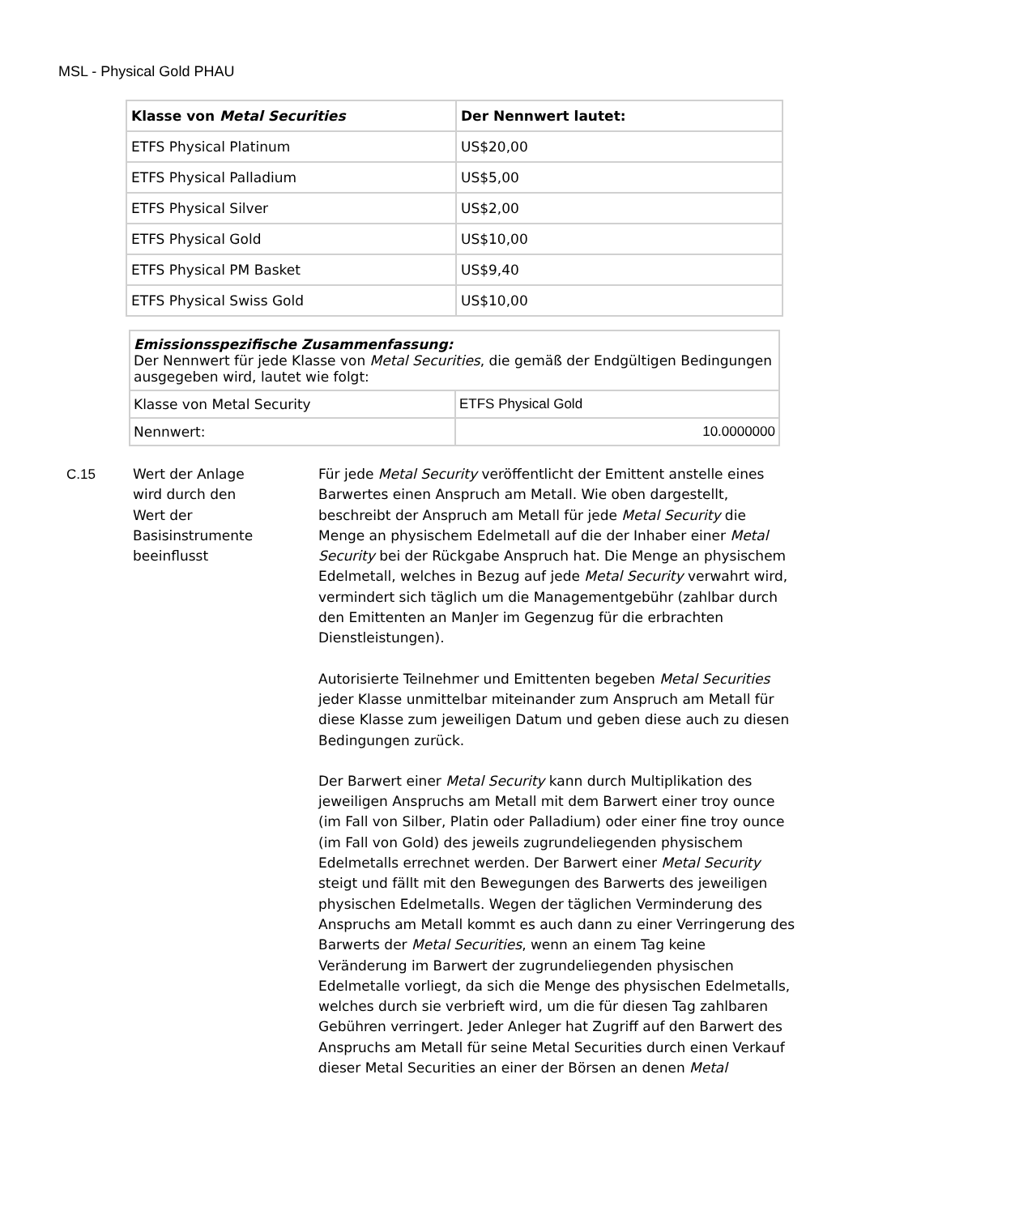MSL - Physical Gold PHAU
| Klasse von Metal Securities | Der Nennwert lautet: |
| ETFS Physical Platinum | US$20,00 |
| ETFS Physical Palladium | US$5,00 |
| ETFS Physical Silver | US$2,00 |
| ETFS Physical Gold | US$10,00 |
| ETFS Physical PM Basket | US$9,40 |
| ETFS Physical Swiss Gold | US$10,00 |
| Emissionsspezifische Zusammenfassung: Der Nennwert für jede Klasse von Metal Securities , die gemäß der Endgültigen Bedingungen ausgegeben wird, lautet wie folgt: | |
| Klasse von Metal Security | ETFS Physical Gold |
| Nennwert: | 10.0000000 |
C.15 Wert der Anlage
wird durch den
Wert der
Basisinstrumente
beeinflusst
Für jede Metal Security veröffentlicht der Emittent anstelle eines Barwertes einen Anspruch am Metall. Wie oben dargestellt, beschreibt der Anspruch am Metall für jede Metal Security die Menge an physischem Edelmetall auf die der Inhaber einer Metal Security bei der Rückgabe Anspruch hat. Die Menge an physischem Edelmetall, welches in Bezug auf jede Metal Security verwahrt wird, vermindert sich täglich um die Managementgebühr (zahlbar durch den Emittenten an ManJer im Gegenzug für die erbrachten Dienstleistungen).
Autorisierte Teilnehmer und Emittenten begeben Metal Securities jeder Klasse unmittelbar miteinander zum Anspruch am Metall für diese Klasse zum jeweiligen Datum und geben diese auch zu diesen Bedingungen zurück.
Der Barwert einer Metal Security kann durch Multiplikation des jeweiligen Anspruchs am Metall mit dem Barwert einer troy ounce (im Fall von Silber, Platin oder Palladium) oder einer fine troy ounce (im Fall von Gold) des jeweils zugrundeliegenden physischem Edelmetalls errechnet werden. Der Barwert einer Metal Security steigt und fällt mit den Bewegungen des Barwerts des jeweiligen physischen Edelmetalls. Wegen der täglichen Verminderung des Anspruchs am Metall kommt es auch dann zu einer Verringerung des Barwerts der Metal Securities, wenn an einem Tag keine Veränderung im Barwert der zugrundeliegenden physischen Edelmetalle vorliegt, da sich die Menge des physischen Edelmetalls, welches durch sie verbrieft wird, um die für diesen Tag zahlbaren Gebühren verringert. Jeder Anleger hat Zugriff auf den Barwert des Anspruchs am Metall für seine Metal Securities durch einen Verkauf dieser Metal Securities an einer der Börsen an denen Metal